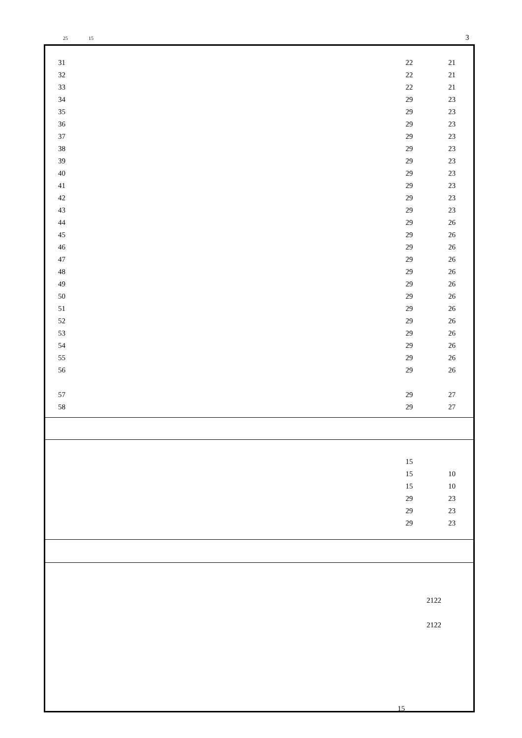25 15 3
| 31 | 22 | 21 | |
| 32 | 22 | 21 | |
| 33 | 22 | 21 | |
| 34 | 29 | 23 | |
| 35 | 29 | 23 | |
| 36 | 29 | 23 | |
| 37 | 29 | 23 | |
| 38 | 29 | 23 | |
| 39 | 29 | 23 | |
| 40 | 29 | 23 | |
| 41 | 29 | 23 | |
| 42 | 29 | 23 | |
| 43 | 29 | 23 | |
| 44 | 29 | 26 | |
| 45 | 29 | 26 | |
| 46 | 29 | 26 | |
| 47 | 29 | 26 | |
| 48 | 29 | 26 | |
| 49 | 29 | 26 | |
| 50 | 29 | 26 | |
| 51 | 29 | 26 | |
| 52 | 29 | 26 | |
| 53 | 29 | 26 | |
| 54 | 29 | 26 | |
| 55 | 29 | 26 | |
| 56 | 29 | 26 | |
| 57 | 29 | 27 | |
| 58 | 29 | 27 | |
| | 15 | | |
| | 15 | 10 | |
| | 15 | 10 | |
| | 29 | 23 | |
| | 29 | 23 | |
| | 29 | 23 | |
2122
2122
15